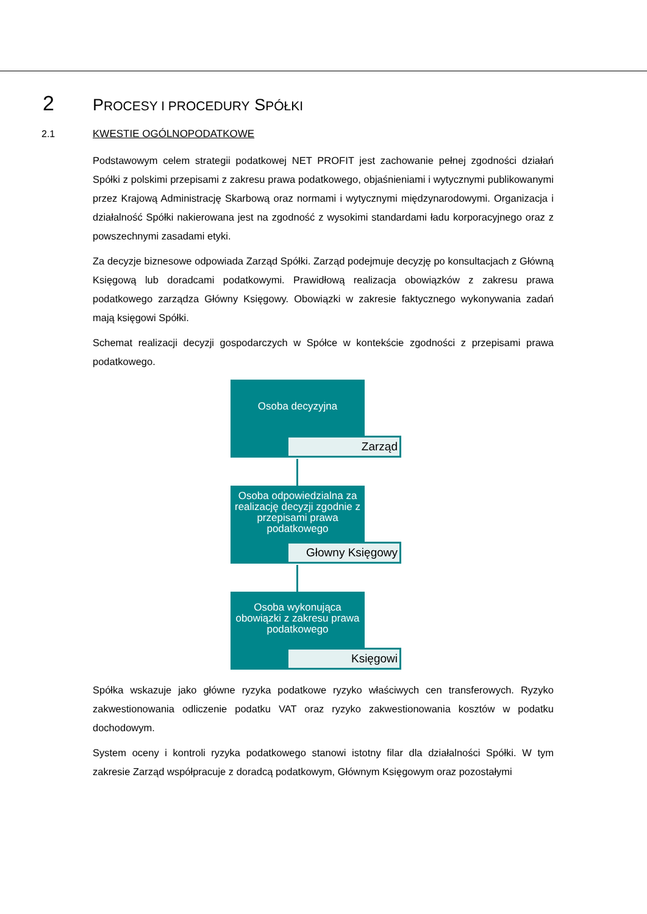2 PROCESY I PROCEDURY SPÓŁKI
2.1 KWESTIE OGÓLNOPODATKOWE
Podstawowym celem strategii podatkowej NET PROFIT jest zachowanie pełnej zgodności działań Spółki z polskimi przepisami z zakresu prawa podatkowego, objaśnieniami i wytycznymi publikowanymi przez Krajową Administrację Skarbową oraz normami i wytycznymi międzynarodowymi. Organizacja i działalność Spółki nakierowana jest na zgodność z wysokimi standardami ładu korporacyjnego oraz z powszechnymi zasadami etyki.
Za decyzje biznesowe odpowiada Zarząd Spółki. Zarząd podejmuje decyzję po konsultacjach z Główną Księgową lub doradcami podatkowymi. Prawidłową realizacja obowiązków z zakresu prawa podatkowego zarządza Główny Księgowy. Obowiązki w zakresie faktycznego wykonywania zadań mają księgowi Spółki.
Schemat realizacji decyzji gospodarczych w Spółce w kontekście zgodności z przepisami prawa podatkowego.
Osoba decyzyjna
Zarząd
Osoba odpowiedzialna za realizację decyzji zgodnie z przepisami prawa podatkowego
Głowny Księgowy
Osoba wykonująca obowiązki z zakresu prawa podatkowego
Księgowi
Spółka wskazuje jako główne ryzyka podatkowe ryzyko właściwych cen transferowych. Ryzyko zakwestionowania odliczenie podatku VAT oraz ryzyko zakwestionowania kosztów w podatku dochodowym.
System oceny i kontroli ryzyka podatkowego stanowi istotny filar dla działalności Spółki. W tym zakresie Zarząd współpracuje z doradcą podatkowym, Głównym Księgowym oraz pozostałymi